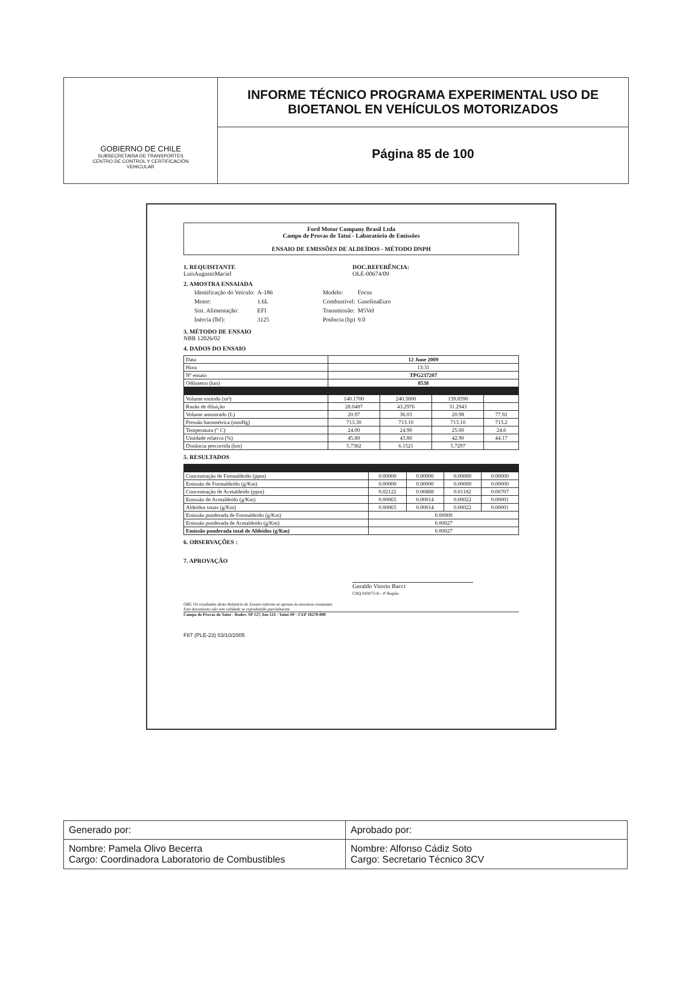GOBIERNO DE CHILE
SUBSECRETARIA DE TRANSPORTES
CENTRO DE CONTROL Y CERTIFICACIÓN
VEHICULAR
INFORME TÉCNICO PROGRAMA EXPERIMENTAL USO DE
BIOETANOL EN VEHÍCULOS MOTORIZADOS
Página 85 de 100
Ford Motor Company Brasil Ltda
Campo de Provas de Tatuí - Laboratório de Emissões
ENSAIO DE EMISSÕES DE ALDEÍDOS - MÉTODO DNPH
1. REQUISITANTE
LuisAugustoMaciel
2. AMOSTRA ENSAIADA
DOC.REFERÊNCIA:
OLE-00674/09
| Identificação do Veículo: | A-186 | Modelo: | Focus |
| Motor: | 1.6L | Combustível: | GasolinaEuro |
| Sist. Alimentação: | EFI | Transmissão: | M5Vel |
| Inércia (lbf): | 3125 | Potência (hp) | 9.0 |
3. MÉTODO DE ENSAIO
NBR 12026/02
4. DADOS DO ENSAIO
| Data | 12 June 2009 | | | |
| Hora | 13:31 | | | |
| Nº ensaio | TPG237207 | | | |
| Odômetro (km) | 8538 | | | |
| Volume emitido (m³) | 140.1700 | 240.3800 | 139.8590 | |
| Razão de diluição | 28.0487 | 43.2976 | 31.2943 | |
| Volume amostrado (L) | 20.97 | 36.03 | 20.98 | 77.92 |
| Pressão barométrica (mmHg) | 713.30 | 713.10 | 713.10 | 713.2 |
| Temperatura (° C) | 24.00 | 24.90 | 25.00 | 24.6 |
| Umidade relativa (%) | 45.80 | 43.80 | 42.90 | 44.17 |
| Distância percorrida (km) | 5.7382 | 6.1521 | 5.7297 | |
5. RESULTADOS
| Concentração de Formaldeído (ppm) | 0.00000 | 0.00000 | 0.00000 | 0.00000 |
| Emissão de Formaldeído (g/Km) | 0.00000 | 0.00000 | 0.00000 | 0.00000 |
| Concentração de Acetaldeído (ppm) | 0.02122 | 0.00888 | 0.01182 | 0.00707 |
| Emissão de Acetaldeído (g/Km) | 0.00065 | 0.00014 | 0.00022 | 0.00001 |
| Aldeídos totais (g/Km) | 0.00065 | 0.00014 | 0.00022 | 0.00001 |
| Emissão ponderada de Formaldeído (g/Km) | 0.00000 | | | |
| Emissão ponderada de Acetaldeído (g/Km) | 0.00027 | | | |
| Emissão ponderada total de Aldeídos (g/Km) | 0.00027 | | | |
6. OBSERVAÇÕES :
7. APROVAÇÃO
Geraldo Vitorio Bacci
CRQ 04307518 - 4ª Região
OBS. Os resultados deste Relatório de Ensaio referem-se apenas às amostras ensaiadas.
Este documento não tem validade se reproduzido parcialmente.
Campo de Provas de Tatuí - Rodov. SP 127, km 124 - Tatuí-SP - CEP 18270-000
F87 (PLE-23) 03/10/2005
| Generado por: | Aprobado por: |
| Nombre: Pamela Olivo Becerra Cargo: Coordinadora Laboratorio de Combustibles | Nombre: Alfonso Cádiz Soto Cargo: Secretario Técnico 3CV |